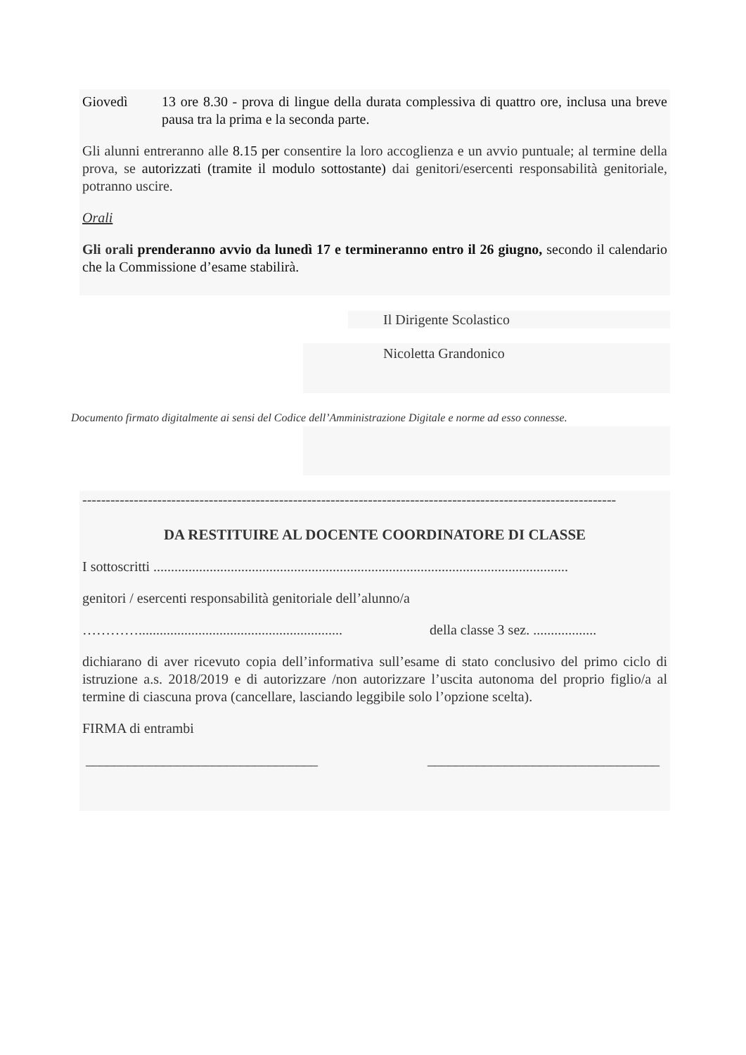Giovedì 13 ore 8.30 - prova di lingue della durata complessiva di quattro ore, inclusa una breve pausa tra la prima e la seconda parte.
Gli alunni entreranno alle 8.15 per consentire la loro accoglienza e un avvio puntuale; al termine della prova, se autorizzati (tramite il modulo sottostante) dai genitori/esercenti responsabilità genitoriale, potranno uscire.
Orali
Gli orali prenderanno avvio da lunedì 17 e termineranno entro il 26 giugno, secondo il calendario che la Commissione d’esame stabilirà.
Il Dirigente Scolastico
Nicoletta Grandonico
Documento firmato digitalmente ai sensi del Codice dell’Amministrazione Digitale e norme ad esso connesse.
------------------------------------------------------------------------------------------------------------------
DA RESTITUIRE AL DOCENTE COORDINATORE DI CLASSE
I sottoscritti ......................................................................................................................
genitori / esercenti responsabilità genitoriale dell’alunno/a
…………..........................................................
della classe 3 sez. ..................
dichiarano di aver ricevuto copia dell’informativa sull’esame di stato conclusivo del primo ciclo di istruzione a.s. 2018/2019 e di autorizzare /non autorizzare l’uscita autonoma del proprio figlio/a al termine di ciascuna prova (cancellare, lasciando leggibile solo l’opzione scelta).
FIRMA di entrambi
_________________________________ _________________________________